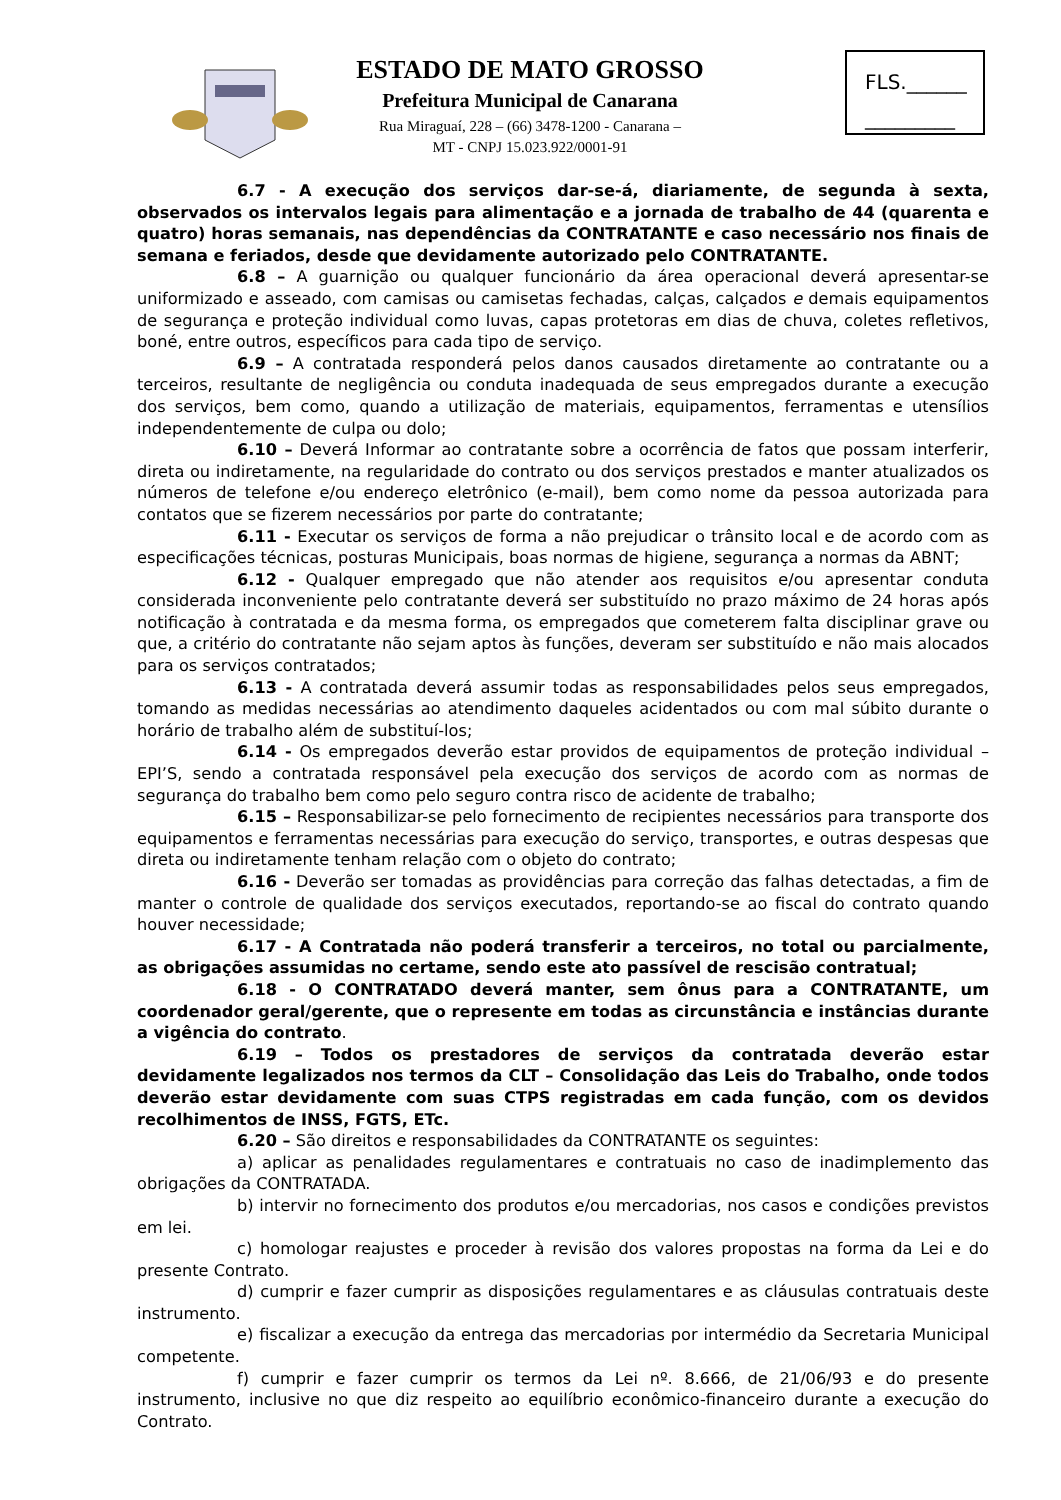ESTADO DE MATO GROSSO
Prefeitura Municipal de Canarana
Rua Miraguaí, 228 – (66) 3478-1200 - Canarana –
MT - CNPJ 15.023.922/0001-91
FLS.______
_________
6.7 - A execução dos serviços dar-se-á, diariamente, de segunda à sexta, observados os intervalos legais para alimentação e a jornada de trabalho de 44 (quarenta e quatro) horas semanais, nas dependências da CONTRATANTE e caso necessário nos finais de semana e feriados, desde que devidamente autorizado pelo CONTRATANTE.
6.8 – A guarnição ou qualquer funcionário da área operacional deverá apresentar-se uniformizado e asseado, com camisas ou camisetas fechadas, calças, calçados e demais equipamentos de segurança e proteção individual como luvas, capas protetoras em dias de chuva, coletes refletivos, boné, entre outros, específicos para cada tipo de serviço.
6.9 – A contratada responderá pelos danos causados diretamente ao contratante ou a terceiros, resultante de negligência ou conduta inadequada de seus empregados durante a execução dos serviços, bem como, quando a utilização de materiais, equipamentos, ferramentas e utensílios independentemente de culpa ou dolo;
6.10 – Deverá Informar ao contratante sobre a ocorrência de fatos que possam interferir, direta ou indiretamente, na regularidade do contrato ou dos serviços prestados e manter atualizados os números de telefone e/ou endereço eletrônico (e-mail), bem como nome da pessoa autorizada para contatos que se fizerem necessários por parte do contratante;
6.11 - Executar os serviços de forma a não prejudicar o trânsito local e de acordo com as especificações técnicas, posturas Municipais, boas normas de higiene, segurança a normas da ABNT;
6.12 - Qualquer empregado que não atender aos requisitos e/ou apresentar conduta considerada inconveniente pelo contratante deverá ser substituído no prazo máximo de 24 horas após notificação à contratada e da mesma forma, os empregados que cometerem falta disciplinar grave ou que, a critério do contratante não sejam aptos às funções, deveram ser substituído e não mais alocados para os serviços contratados;
6.13 - A contratada deverá assumir todas as responsabilidades pelos seus empregados, tomando as medidas necessárias ao atendimento daqueles acidentados ou com mal súbito durante o horário de trabalho além de substituí-los;
6.14 - Os empregados deverão estar providos de equipamentos de proteção individual – EPI’S, sendo a contratada responsável pela execução dos serviços de acordo com as normas de segurança do trabalho bem como pelo seguro contra risco de acidente de trabalho;
6.15 – Responsabilizar-se pelo fornecimento de recipientes necessários para transporte dos equipamentos e ferramentas necessárias para execução do serviço, transportes, e outras despesas que direta ou indiretamente tenham relação com o objeto do contrato;
6.16 - Deverão ser tomadas as providências para correção das falhas detectadas, a fim de manter o controle de qualidade dos serviços executados, reportando-se ao fiscal do contrato quando houver necessidade;
6.17 - A Contratada não poderá transferir a terceiros, no total ou parcialmente, as obrigações assumidas no certame, sendo este ato passível de rescisão contratual;
6.18 - O CONTRATADO deverá manter, sem ônus para a CONTRATANTE, um coordenador geral/gerente, que o represente em todas as circunstância e instâncias durante a vigência do contrato.
6.19 – Todos os prestadores de serviços da contratada deverão estar devidamente legalizados nos termos da CLT – Consolidação das Leis do Trabalho, onde todos deverão estar devidamente com suas CTPS registradas em cada função, com os devidos recolhimentos de INSS, FGTS, ETc.
6.20 – São direitos e responsabilidades da CONTRATANTE os seguintes:
a) aplicar as penalidades regulamentares e contratuais no caso de inadimplemento das obrigações da CONTRATADA.
b) intervir no fornecimento dos produtos e/ou mercadorias, nos casos e condições previstos em lei.
c) homologar reajustes e proceder à revisão dos valores propostas na forma da Lei e do presente Contrato.
d) cumprir e fazer cumprir as disposições regulamentares e as cláusulas contratuais deste instrumento.
e) fiscalizar a execução da entrega das mercadorias por intermédio da Secretaria Municipal competente.
f) cumprir e fazer cumprir os termos da Lei nº. 8.666, de 21/06/93 e do presente instrumento, inclusive no que diz respeito ao equilíbrio econômico-financeiro durante a execução do Contrato.